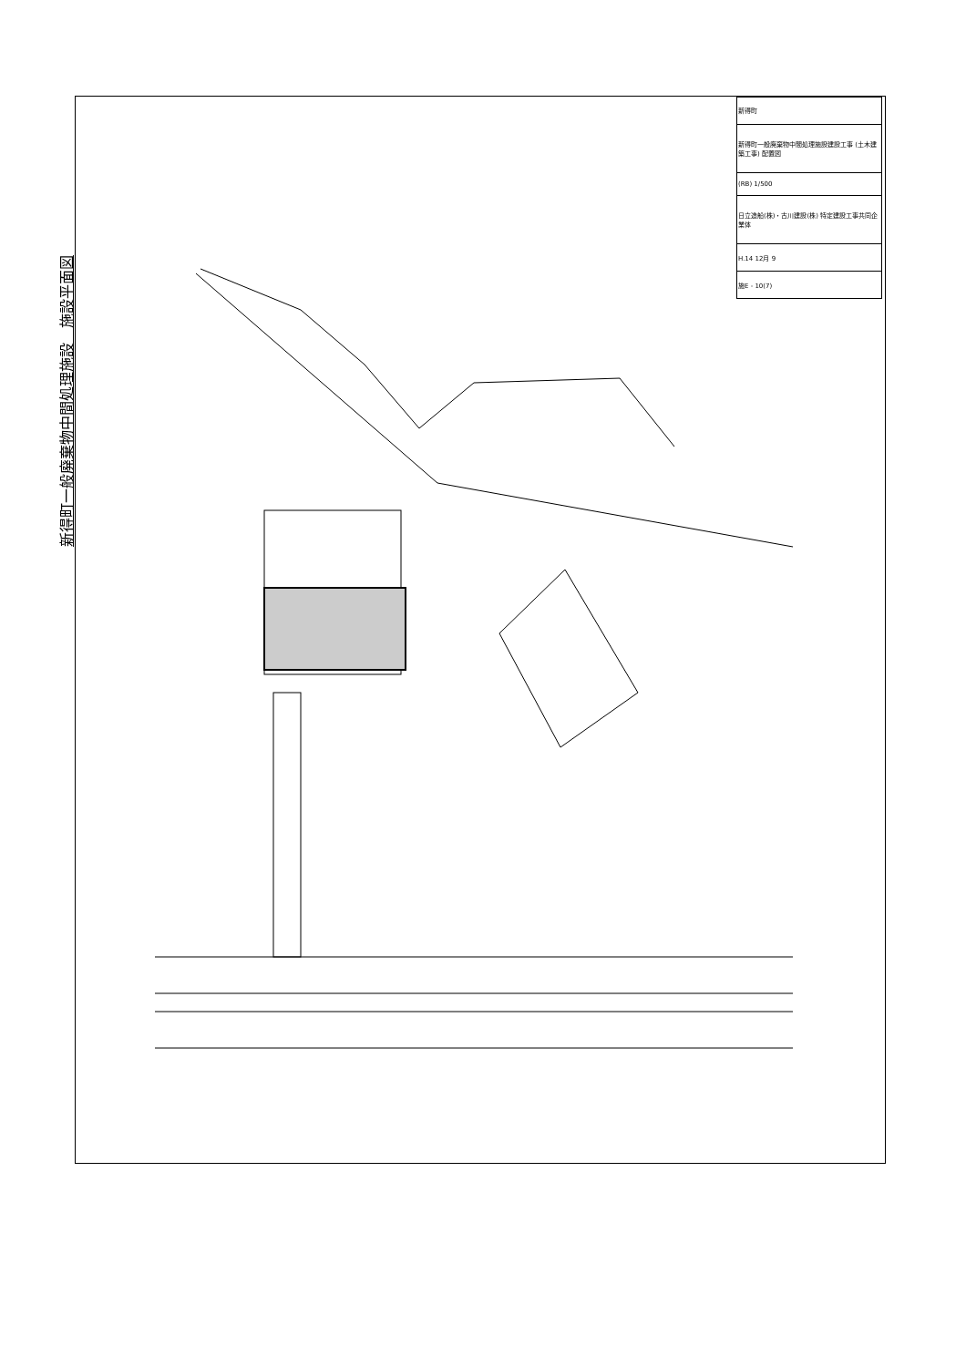新得町一般廃棄物中間処理施設　施設平面図
| 新得町 |
| 新得町一般廃棄物中間処理施設建設工事 (土木建築工事) 配置図 |
| (RB) 1/500 |
| 日立造船(株)・古川建設(株) 特定建設工事共同企業体 |
| H.14 12月 9 |
| 施E - 10(7) |